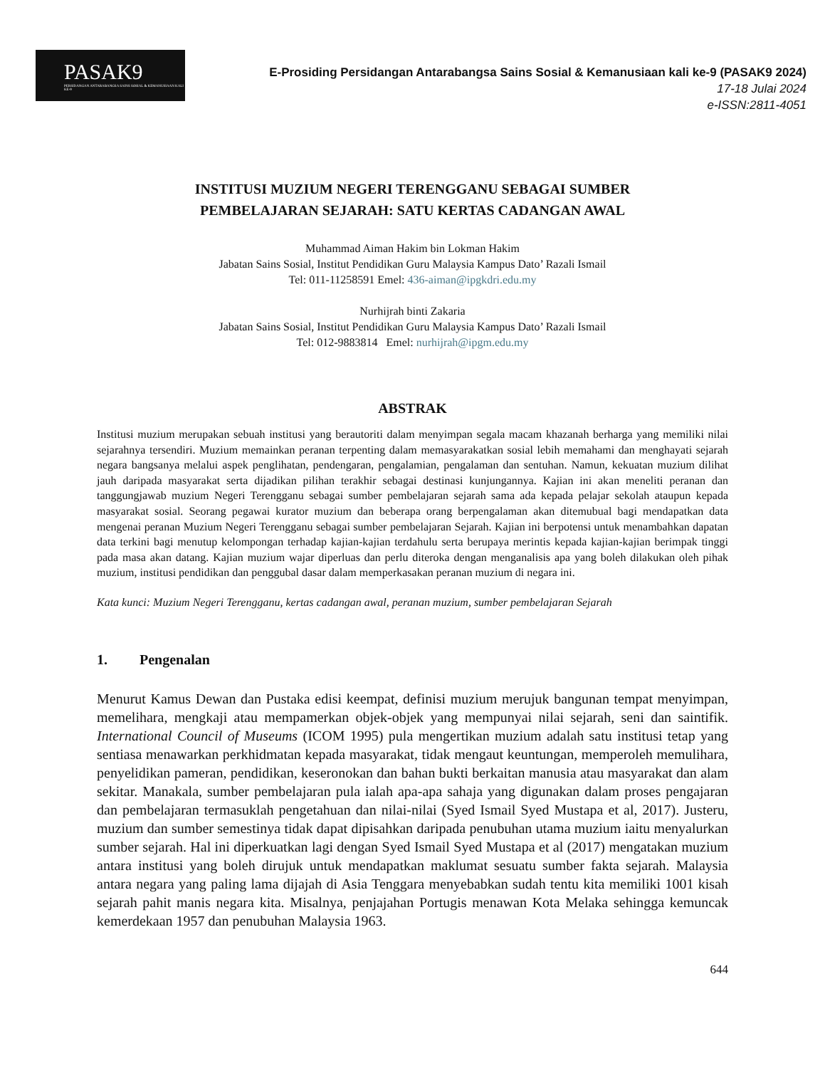PASAK9
PERSIDANGAN ANTARABANGSA SAINS SOSIAL & KEMANUSIAAN KALI KE-9
E-Prosiding Persidangan Antarabangsa Sains Sosial & Kemanusiaan kali ke-9 (PASAK9 2024)
17-18 Julai 2024
e-ISSN:2811-4051
INSTITUSI MUZIUM NEGERI TERENGGANU SEBAGAI SUMBER
PEMBELAJARAN SEJARAH: SATU KERTAS CADANGAN AWAL
Muhammad Aiman Hakim bin Lokman Hakim
Jabatan Sains Sosial, Institut Pendidikan Guru Malaysia Kampus Dato’ Razali Ismail
Tel: 011-11258591 Emel: 436-aiman@ipgkdri.edu.my
Nurhijrah binti Zakaria
Jabatan Sains Sosial, Institut Pendidikan Guru Malaysia Kampus Dato’ Razali Ismail
Tel: 012-9883814 Emel: nurhijrah@ipgm.edu.my
ABSTRAK
Institusi muzium merupakan sebuah institusi yang berautoriti dalam menyimpan segala macam khazanah berharga yang memiliki nilai sejarahnya tersendiri. Muzium memainkan peranan terpenting dalam memasyarakatkan sosial lebih memahami dan menghayati sejarah negara bangsanya melalui aspek penglihatan, pendengaran, pengalamian, pengalaman dan sentuhan. Namun, kekuatan muzium dilihat jauh daripada masyarakat serta dijadikan pilihan terakhir sebagai destinasi kunjungannya. Kajian ini akan meneliti peranan dan tanggungjawab muzium Negeri Terengganu sebagai sumber pembelajaran sejarah sama ada kepada pelajar sekolah ataupun kepada masyarakat sosial. Seorang pegawai kurator muzium dan beberapa orang berpengalaman akan ditemubual bagi mendapatkan data mengenai peranan Muzium Negeri Terengganu sebagai sumber pembelajaran Sejarah. Kajian ini berpotensi untuk menambahkan dapatan data terkini bagi menutup kelompongan terhadap kajian-kajian terdahulu serta berupaya merintis kepada kajian-kajian berimpak tinggi pada masa akan datang. Kajian muzium wajar diperluas dan perlu diteroka dengan menganalisis apa yang boleh dilakukan oleh pihak muzium, institusi pendidikan dan penggubal dasar dalam memperkasakan peranan muzium di negara ini.
Kata kunci: Muzium Negeri Terengganu, kertas cadangan awal, peranan muzium, sumber pembelajaran Sejarah
1. Pengenalan
Menurut Kamus Dewan dan Pustaka edisi keempat, definisi muzium merujuk bangunan tempat menyimpan, memelihara, mengkaji atau mempamerkan objek-objek yang mempunyai nilai sejarah, seni dan saintifik. International Council of Museums (ICOM 1995) pula mengertikan muzium adalah satu institusi tetap yang sentiasa menawarkan perkhidmatan kepada masyarakat, tidak mengaut keuntungan, memperoleh memulihara, penyelidikan pameran, pendidikan, keseronokan dan bahan bukti berkaitan manusia atau masyarakat dan alam sekitar. Manakala, sumber pembelajaran pula ialah apa-apa sahaja yang digunakan dalam proses pengajaran dan pembelajaran termasuklah pengetahuan dan nilai-nilai (Syed Ismail Syed Mustapa et al, 2017). Justeru, muzium dan sumber semestinya tidak dapat dipisahkan daripada penubuhan utama muzium iaitu menyalurkan sumber sejarah. Hal ini diperkuatkan lagi dengan Syed Ismail Syed Mustapa et al (2017) mengatakan muzium antara institusi yang boleh dirujuk untuk mendapatkan maklumat sesuatu sumber fakta sejarah. Malaysia antara negara yang paling lama dijajah di Asia Tenggara menyebabkan sudah tentu kita memiliki 1001 kisah sejarah pahit manis negara kita. Misalnya, penjajahan Portugis menawan Kota Melaka sehingga kemuncak kemerdekaan 1957 dan penubuhan Malaysia 1963.
644